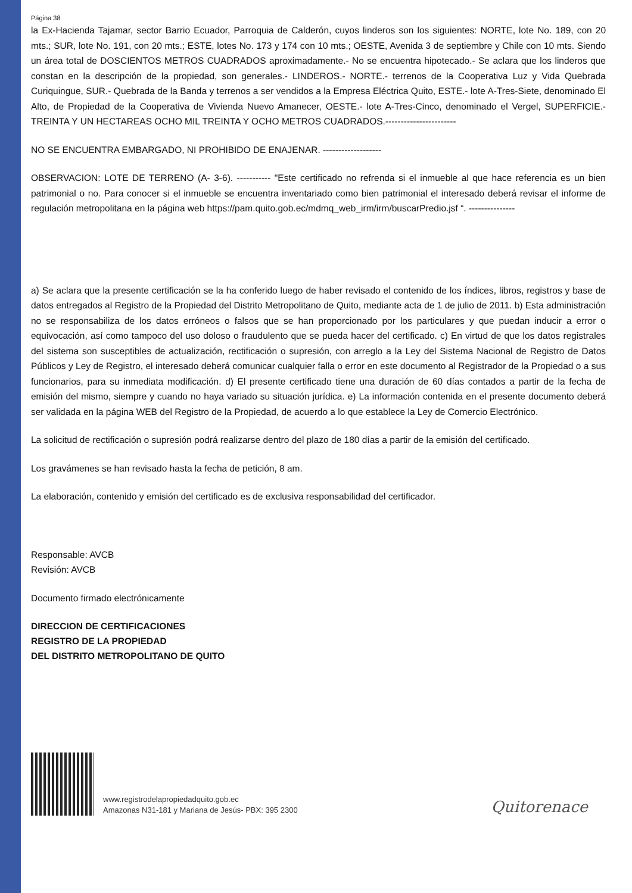Página 38
la Ex-Hacienda Tajamar, sector Barrio Ecuador, Parroquia de Calderón, cuyos linderos son los siguientes: NORTE, lote No. 189, con 20 mts.; SUR, lote No. 191, con 20 mts.; ESTE, lotes No. 173 y 174 con 10 mts.; OESTE, Avenida 3 de septiembre y Chile con 10 mts. Siendo un área total de DOSCIENTOS METROS CUADRADOS aproximadamente.- No se encuentra hipotecado.- Se aclara que los linderos que constan en la descripción de la propiedad, son generales.- LINDEROS.- NORTE.- terrenos de la Cooperativa Luz y Vida Quebrada Curiquingue, SUR.- Quebrada de la Banda y terrenos a ser vendidos a la Empresa Eléctrica Quito, ESTE.- lote A-Tres-Siete, denominado El Alto, de Propiedad de la Cooperativa de Vivienda Nuevo Amanecer, OESTE.- lote A-Tres-Cinco, denominado el Vergel, SUPERFICIE.- TREINTA Y UN HECTAREAS OCHO MIL TREINTA Y OCHO METROS CUADRADOS.-----------------------
NO SE ENCUENTRA EMBARGADO, NI PROHIBIDO DE ENAJENAR. -------------------
OBSERVACION: LOTE DE TERRENO (A- 3-6). ----------- "Este certificado no refrenda si el inmueble al que hace referencia es un bien patrimonial o no. Para conocer si el inmueble se encuentra inventariado como bien patrimonial el interesado deberá revisar el informe de regulación metropolitana en la página web https://pam.quito.gob.ec/mdmq_web_irm/irm/buscarPredio.jsf “. ---------------
a) Se aclara que la presente certificación se la ha conferido luego de haber revisado el contenido de los índices, libros, registros y base de datos entregados al Registro de la Propiedad del Distrito Metropolitano de Quito, mediante acta de 1 de julio de 2011. b) Esta administración no se responsabiliza de los datos erróneos o falsos que se han proporcionado por los particulares y que puedan inducir a error o equivocación, así como tampoco del uso doloso o fraudulento que se pueda hacer del certificado. c) En virtud de que los datos registrales del sistema son susceptibles de actualización, rectificación o supresión, con arreglo a la Ley del Sistema Nacional de Registro de Datos Públicos y Ley de Registro, el interesado deberá comunicar cualquier falla o error en este documento al Registrador de la Propiedad o a sus funcionarios, para su inmediata modificación. d) El presente certificado tiene una duración de 60 días contados a partir de la fecha de emisión del mismo, siempre y cuando no haya variado su situación jurídica. e) La información contenida en el presente documento deberá ser validada en la página WEB del Registro de la Propiedad, de acuerdo a lo que establece la Ley de Comercio Electrónico.
La solicitud de rectificación o supresión podrá realizarse dentro del plazo de 180 días a partir de la emisión del certificado.
Los gravámenes se han revisado hasta la fecha de petición, 8 am.
La elaboración, contenido y emisión del certificado es de exclusiva responsabilidad del certificador.
Responsable: AVCB
Revisión: AVCB
Documento firmado electrónicamente
DIRECCION DE CERTIFICACIONES
REGISTRO DE LA PROPIEDAD
DEL DISTRITO METROPOLITANO DE QUITO
www.registrodelapropiedadquito.gob.ec
Amazonas N31-181 y Mariana de Jesús- PBX: 395 2300
Quitorenace